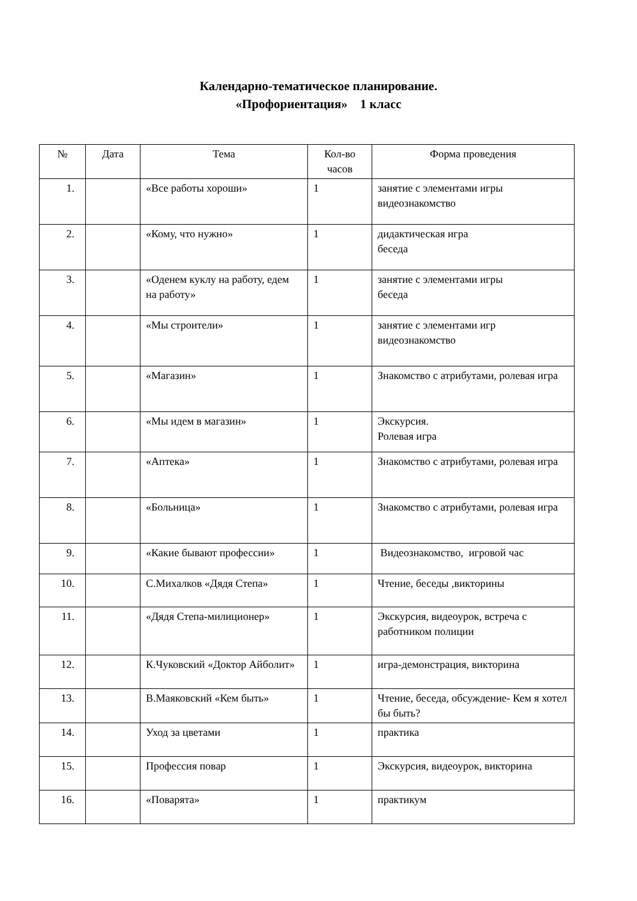Календарно-тематическое планирование.
«Профориентация» 1 класс
| № | Дата | Тема | Кол-во часов | Форма проведения |
| --- | --- | --- | --- | --- |
| 1. | | «Все работы хороши» | 1 | занятие с элементами игры видеознакомство |
| 2. | | «Кому, что нужно» | 1 | дидактическая игра беседа |
| 3. | | «Оденем куклу на работу, едем на работу» | 1 | занятие с элементами игры беседа |
| 4. | | «Мы строители» | 1 | занятие с элементами игр видеознакомство |
| 5. | | «Магазин» | 1 | Знакомство с атрибутами, ролевая игра |
| 6. | | «Мы идем в магазин» | 1 | Экскурсия. Ролевая игра |
| 7. | | «Аптека» | 1 | Знакомство с атрибутами, ролевая игра |
| 8. | | «Больница» | 1 | Знакомство с атрибутами, ролевая игра |
| 9. | | «Какие бывают профессии» | 1 | Видеознакомство, игровой час |
| 10. | | С.Михалков «Дядя Степа» | 1 | Чтение, беседы ,викторины |
| 11. | | «Дядя Степа-милиционер» | 1 | Экскурсия, видеоурок, встреча с работником полиции |
| 12. | | К.Чуковский «Доктор Айболит» | 1 | игра-демонстрация, викторина |
| 13. | | В.Маяковский «Кем быть» | 1 | Чтение, беседа, обсуждение- Кем я хотел бы быть? |
| 14. | | Уход за цветами | 1 | практика |
| 15. | | Профессия повар | 1 | Экскурсия, видеоурок, викторина |
| 16. | | «Поварята» | 1 | практикум |